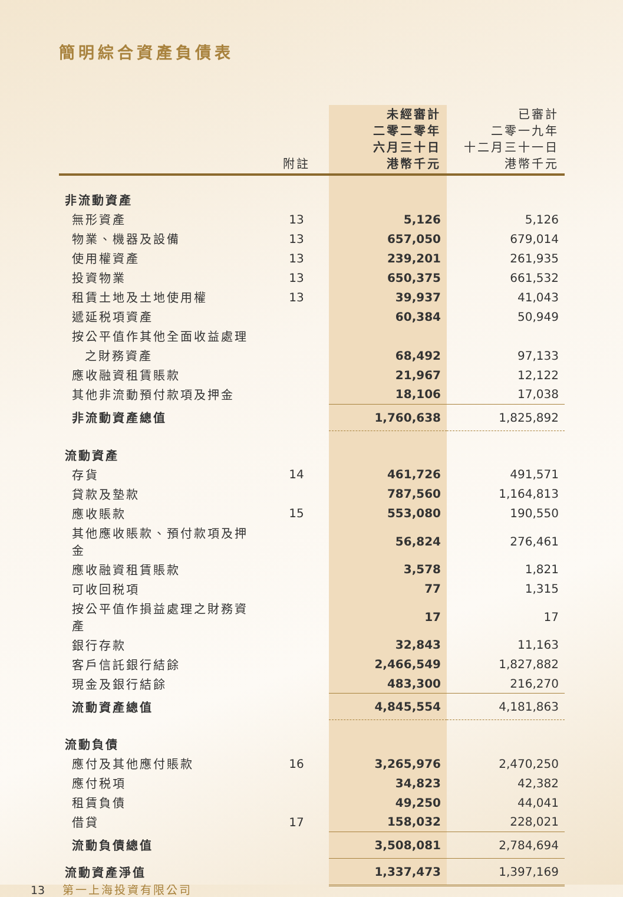簡明綜合資產負債表
| | 附註 | 未經審計 二零二零年 六月三十日 港幣千元 | 已審計 二零一九年 十二月三十一日 港幣千元 |
| --- | --- | --- | --- |
| 非流動資產 | | | |
| 無形資產 | 13 | 5,126 | 5,126 |
| 物業、機器及設備 | 13 | 657,050 | 679,014 |
| 使用權資產 | 13 | 239,201 | 261,935 |
| 投資物業 | 13 | 650,375 | 661,532 |
| 租賃土地及土地使用權 | 13 | 39,937 | 41,043 |
| 遞延税項資產 | | 60,384 | 50,949 |
| 按公平值作其他全面收益處理 | | | |
| 之財務資產 | | 68,492 | 97,133 |
| 應收融資租賃賬款 | | 21,967 | 12,122 |
| 其他非流動預付款項及押金 | | 18,106 | 17,038 |
| 非流動資產總值 | | 1,760,638 | 1,825,892 |
| 流動資產 | | | |
| 存貨 | 14 | 461,726 | 491,571 |
| 貸款及墊款 | | 787,560 | 1,164,813 |
| 應收賬款 | 15 | 553,080 | 190,550 |
| 其他應收賬款、預付款項及押金 | | 56,824 | 276,461 |
| 應收融資租賃賬款 | | 3,578 | 1,821 |
| 可收回税項 | | 77 | 1,315 |
| 按公平值作損益處理之財務資產 | | 17 | 17 |
| 銀行存款 | | 32,843 | 11,163 |
| 客戶信託銀行結餘 | | 2,466,549 | 1,827,882 |
| 現金及銀行結餘 | | 483,300 | 216,270 |
| 流動資產總值 | | 4,845,554 | 4,181,863 |
| 流動負債 | | | |
| 應付及其他應付賬款 | 16 | 3,265,976 | 2,470,250 |
| 應付税項 | | 34,823 | 42,382 |
| 租賃負債 | | 49,250 | 44,041 |
| 借貸 | 17 | 158,032 | 228,021 |
| 流動負債總值 | | 3,508,081 | 2,784,694 |
| 流動資產淨值 | | 1,337,473 | 1,397,169 |
13 第一上海投資有限公司